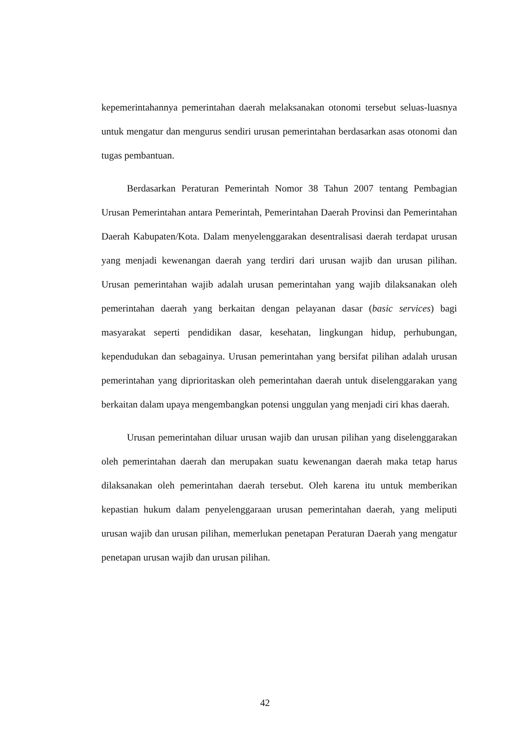kepemerintahannya pemerintahan daerah melaksanakan otonomi tersebut seluas-luasnya untuk mengatur dan mengurus sendiri urusan pemerintahan berdasarkan asas otonomi dan tugas pembantuan.
Berdasarkan Peraturan Pemerintah Nomor 38 Tahun 2007 tentang Pembagian Urusan Pemerintahan antara Pemerintah, Pemerintahan Daerah Provinsi dan Pemerintahan Daerah Kabupaten/Kota. Dalam menyelenggarakan desentralisasi daerah terdapat urusan yang menjadi kewenangan daerah yang terdiri dari urusan wajib dan urusan pilihan. Urusan pemerintahan wajib adalah urusan pemerintahan yang wajib dilaksanakan oleh pemerintahan daerah yang berkaitan dengan pelayanan dasar (basic services) bagi masyarakat seperti pendidikan dasar, kesehatan, lingkungan hidup, perhubungan, kependudukan dan sebagainya. Urusan pemerintahan yang bersifat pilihan adalah urusan pemerintahan yang diprioritaskan oleh pemerintahan daerah untuk diselenggarakan yang berkaitan dalam upaya mengembangkan potensi unggulan yang menjadi ciri khas daerah.
Urusan pemerintahan diluar urusan wajib dan urusan pilihan yang diselenggarakan oleh pemerintahan daerah dan merupakan suatu kewenangan daerah maka tetap harus dilaksanakan oleh pemerintahan daerah tersebut. Oleh karena itu untuk memberikan kepastian hukum dalam penyelenggaraan urusan pemerintahan daerah, yang meliputi urusan wajib dan urusan pilihan, memerlukan penetapan Peraturan Daerah yang mengatur penetapan urusan wajib dan urusan pilihan.
42